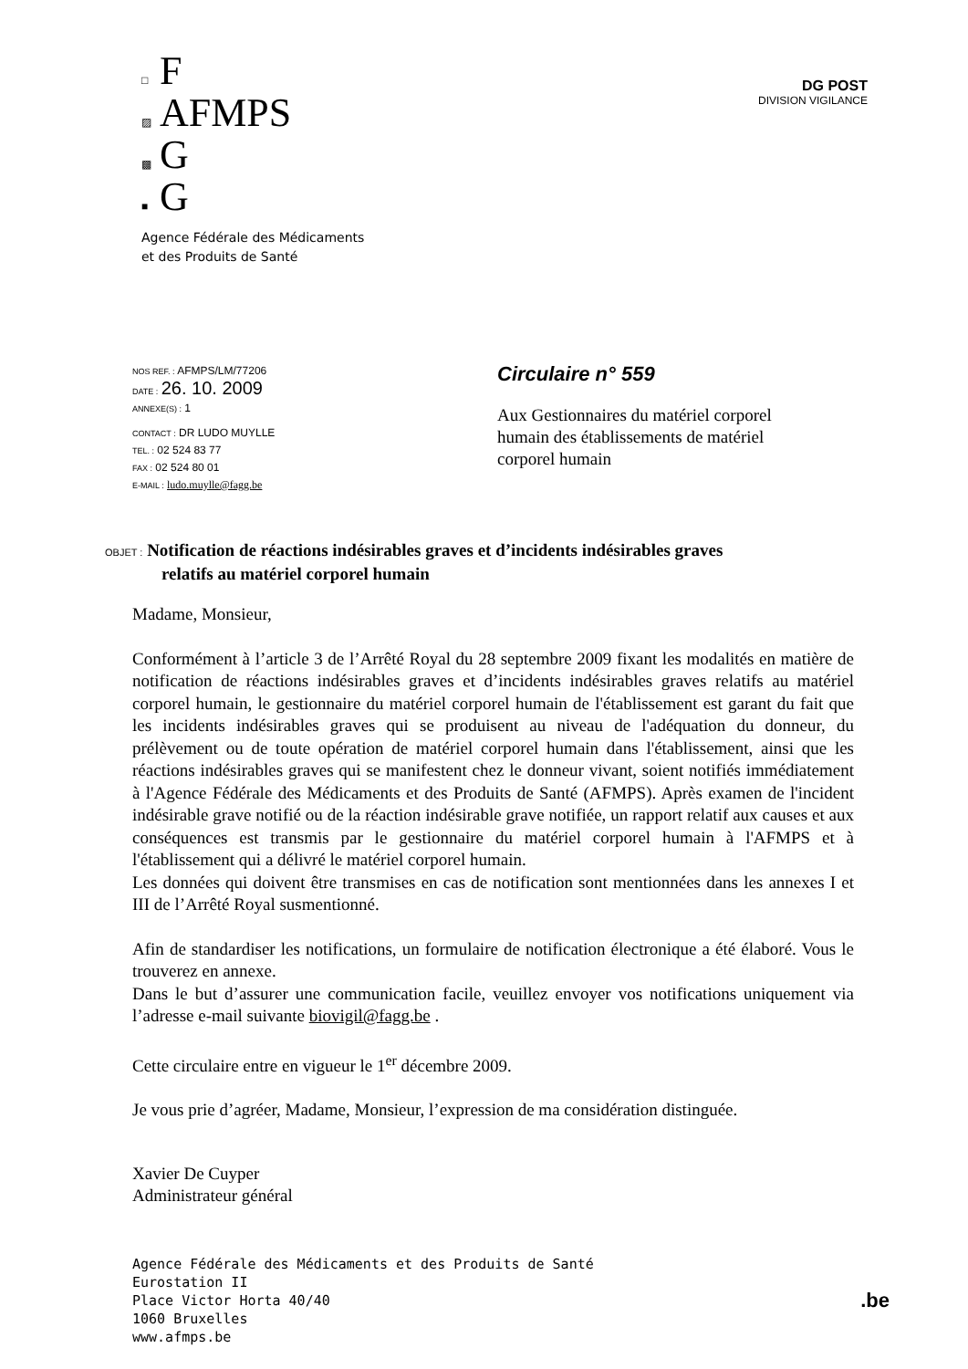□ F
▨ AFMPS
▩ G
■ G
Agence Fédérale des Médicaments
et des Produits de Santé
DG POST
DIVISION VIGILANCE
NOS REF. : AFMPS/LM/77206
DATE : 26. 10. 2009
ANNEXE(S) : 1
CONTACT : DR LUDO MUYLLE
TEL. : 02 524 83 77
FAX : 02 524 80 01
E-MAIL : ludo.muylle@fagg.be
Circulaire n° 559
Aux Gestionnaires du matériel corporel humain des établissements de matériel corporel humain
OBJET : Notification de réactions indésirables graves et d’incidents indésirables graves
relatifs au matériel corporel humain
Madame, Monsieur,
Conformément à l’article 3 de l’Arrêté Royal du 28 septembre 2009 fixant les modalités en matière de notification de réactions indésirables graves et d’incidents indésirables graves relatifs au matériel corporel humain, le gestionnaire du matériel corporel humain de l'établissement est garant du fait que les incidents indésirables graves qui se produisent au niveau de l'adéquation du donneur, du prélèvement ou de toute opération de matériel corporel humain dans l'établissement, ainsi que les réactions indésirables graves qui se manifestent chez le donneur vivant, soient notifiés immédiatement à l'Agence Fédérale des Médicaments et des Produits de Santé (AFMPS). Après examen de l'incident indésirable grave notifié ou de la réaction indésirable grave notifiée, un rapport relatif aux causes et aux conséquences est transmis par le gestionnaire du matériel corporel humain à l'AFMPS et à l'établissement qui a délivré le matériel corporel humain.
Les données qui doivent être transmises en cas de notification sont mentionnées dans les annexes I et III de l’Arrêté Royal susmentionné.
Afin de standardiser les notifications, un formulaire de notification électronique a été élaboré. Vous le trouverez en annexe.
Dans le but d’assurer une communication facile, veuillez envoyer vos notifications uniquement via l’adresse e-mail suivante biovigil@fagg.be .
Cette circulaire entre en vigueur le 1<sup>er</sup> décembre 2009.
Je vous prie d’agréer, Madame, Monsieur, l’expression de ma considération distinguée.
Xavier De Cuyper
Administrateur général
Agence Fédérale des Médicaments et des Produits de Santé
Eurostation II
Place Victor Horta 40/40
1060 Bruxelles
www.afmps.be
.be